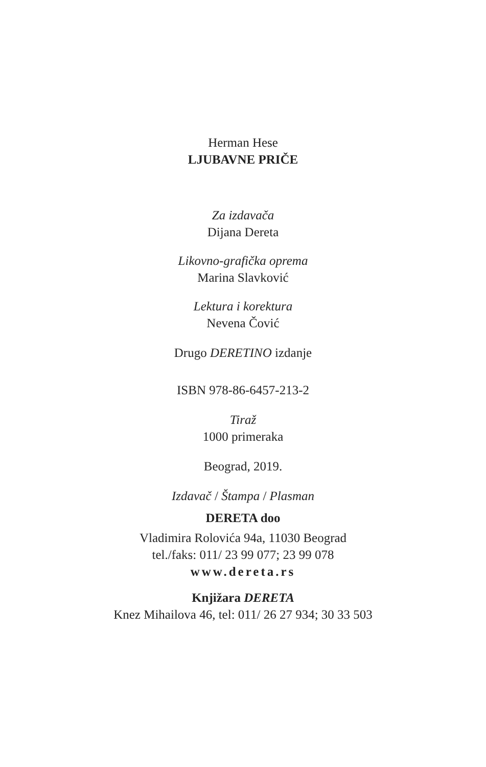Herman Hese
LJUBAVNE PRIČE
Za izdavača
Dijana Dereta
Likovno-grafička oprema
Marina Slavković
Lektura i korektura
Nevena Čović
Drugo DERETINO izdanje
ISBN 978-86-6457-213-2
Tiraž
1000 primeraka
Beograd, 2019.
Izdavač / Štampa / Plasman
DERETA doo
Vladimira Rolovića 94a, 11030 Beograd
tel./faks: 011/ 23 99 077; 23 99 078
www.dereta.rs
Knjižara DERETA
Knez Mihailova 46, tel: 011/ 26 27 934; 30 33 503